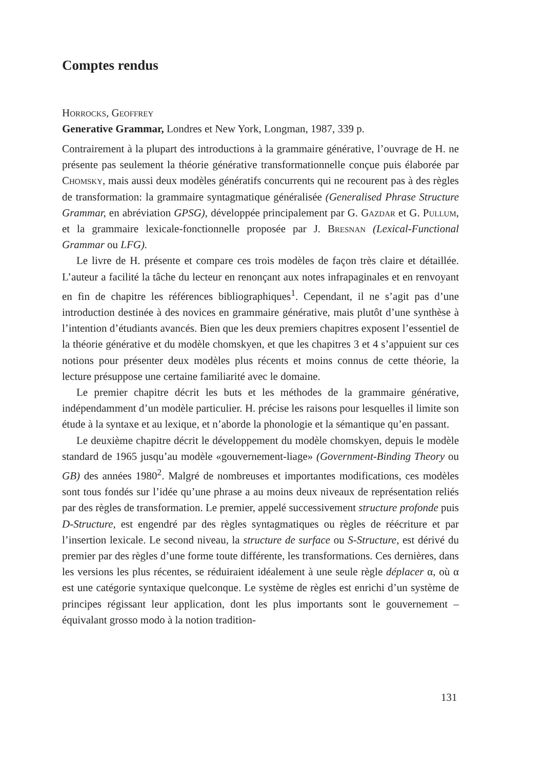Comptes rendus
Horrocks, Geoffrey
Generative Grammar, Londres et New York, Longman, 1987, 339 p.
Contrairement à la plupart des introductions à la grammaire générative, l’ouvrage de H. ne présente pas seulement la théorie générative transformationnelle conçue puis élaborée par Chomsky, mais aussi deux modèles génératifs concurrents qui ne recourent pas à des règles de transformation: la grammaire syntagmatique généralisée (Generalised Phrase Structure Grammar, en abréviation GPSG), développée principalement par G. Gazdar et G. Pullum, et la grammaire lexicale-fonctionnelle proposée par J. Bresnan (Lexical-Functional Grammar ou LFG).
Le livre de H. présente et compare ces trois modèles de façon très claire et détaillée. L’auteur a facilité la tâche du lecteur en renonçant aux notes infrapaginales et en renvoyant en fin de chapitre les références bibliographiques<sup>1</sup>. Cependant, il ne s’agit pas d’une introduction destinée à des novices en grammaire générative, mais plutôt d’une synthèse à l’intention d’étudiants avancés. Bien que les deux premiers chapitres exposent l’essentiel de la théorie générative et du modèle chomskyen, et que les chapitres 3 et 4 s’appuient sur ces notions pour présenter deux modèles plus récents et moins connus de cette théorie, la lecture présuppose une certaine familiarité avec le domaine.
Le premier chapitre décrit les buts et les méthodes de la grammaire générative, indépendamment d’un modèle particulier. H. précise les raisons pour lesquelles il limite son étude à la syntaxe et au lexique, et n’aborde la phonologie et la sémantique qu’en passant.
Le deuxième chapitre décrit le développement du modèle chomskyen, depuis le modèle standard de 1965 jusqu’au modèle «gouvernement-liage» (Government-Binding Theory ou GB) des années 1980<sup>2</sup>. Malgré de nombreuses et importantes modifications, ces modèles sont tous fondés sur l’idée qu’une phrase a au moins deux niveaux de représentation reliés par des règles de transformation. Le premier, appelé successivement structure profonde puis D-Structure, est engendré par des règles syntagmatiques ou règles de réécriture et par l’insertion lexicale. Le second niveau, la structure de surface ou S-Structure, est dérivé du premier par des règles d’une forme toute différente, les transformations. Ces dernières, dans les versions les plus récentes, se réduiraient idéalement à une seule règle déplacer α, où α est une catégorie syntaxique quelconque. Le système de règles est enrichi d’un système de principes régissant leur application, dont les plus importants sont le gouvernement – équivalant grosso modo à la notion tradition-
131